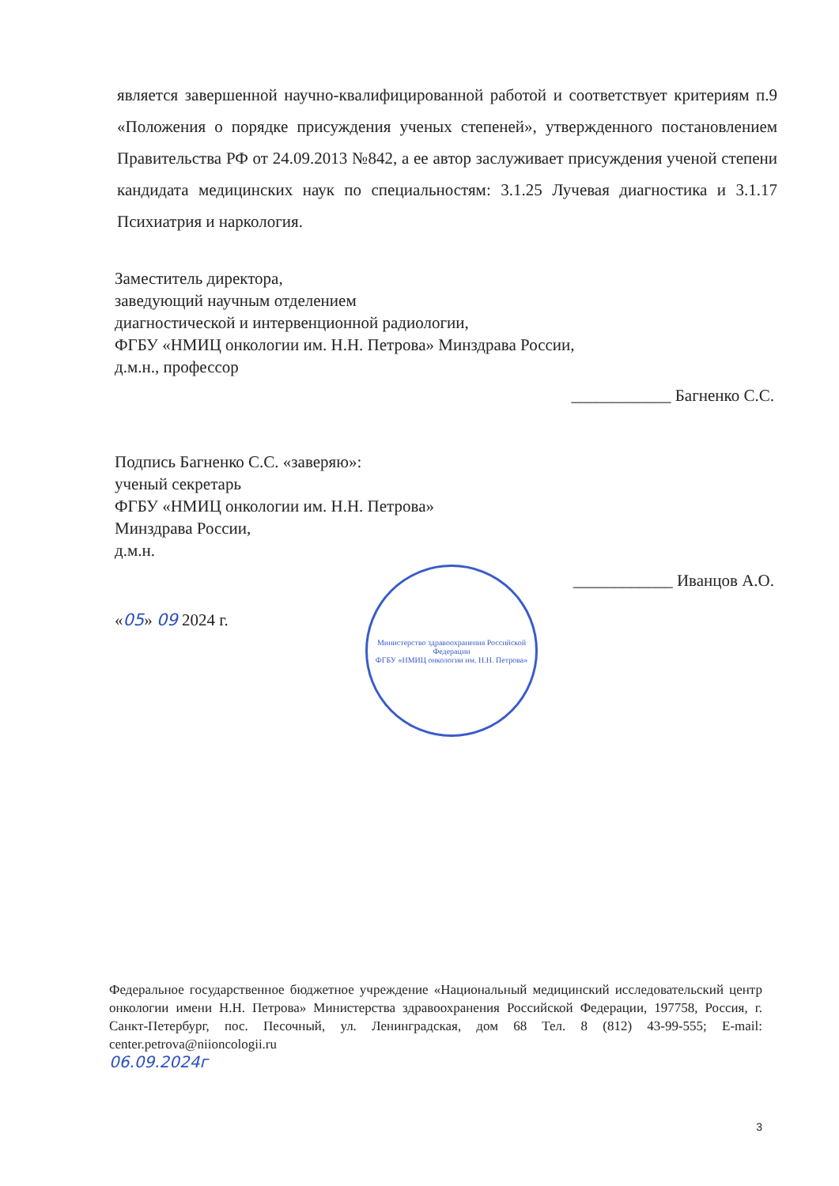является завершенной научно-квалифицированной работой и соответствует критериям п.9 «Положения о порядке присуждения ученых степеней», утвержденного постановлением Правительства РФ от 24.09.2013 №842, а ее автор заслуживает присуждения ученой степени кандидата медицинских наук по специальностям: 3.1.25 Лучевая диагностика и 3.1.17 Психиатрия и наркология.
Заместитель директора,
заведующий научным отделением
диагностической и интервенционной радиологии,
ФГБУ «НМИЦ онкологии им. Н.Н. Петрова» Минздрава России,
д.м.н., профессор
____________ Багненко С.С.
Подпись Багненко С.С. «заверяю»:
ученый секретарь
ФГБУ «НМИЦ онкологии им. Н.Н. Петрова»
Минздрава России,
д.м.н.
____________ Иванцов А.О.
«05» 09 2024 г.
Министерство здравоохранения Российской Федерации
ФГБУ «НМИЦ онкологии им. Н.Н. Петрова»
Федеральное государственное бюджетное учреждение «Национальный медицинский исследовательский центр онкологии имени Н.Н. Петрова» Министерства здравоохранения Российской Федерации, 197758, Россия, г. Санкт-Петербург, пос. Песочный, ул. Ленинградская, дом 68 Тел. 8 (812) 43-99-555; E-mail: center.petrova@niioncologii.ru
06.09.2024г
3